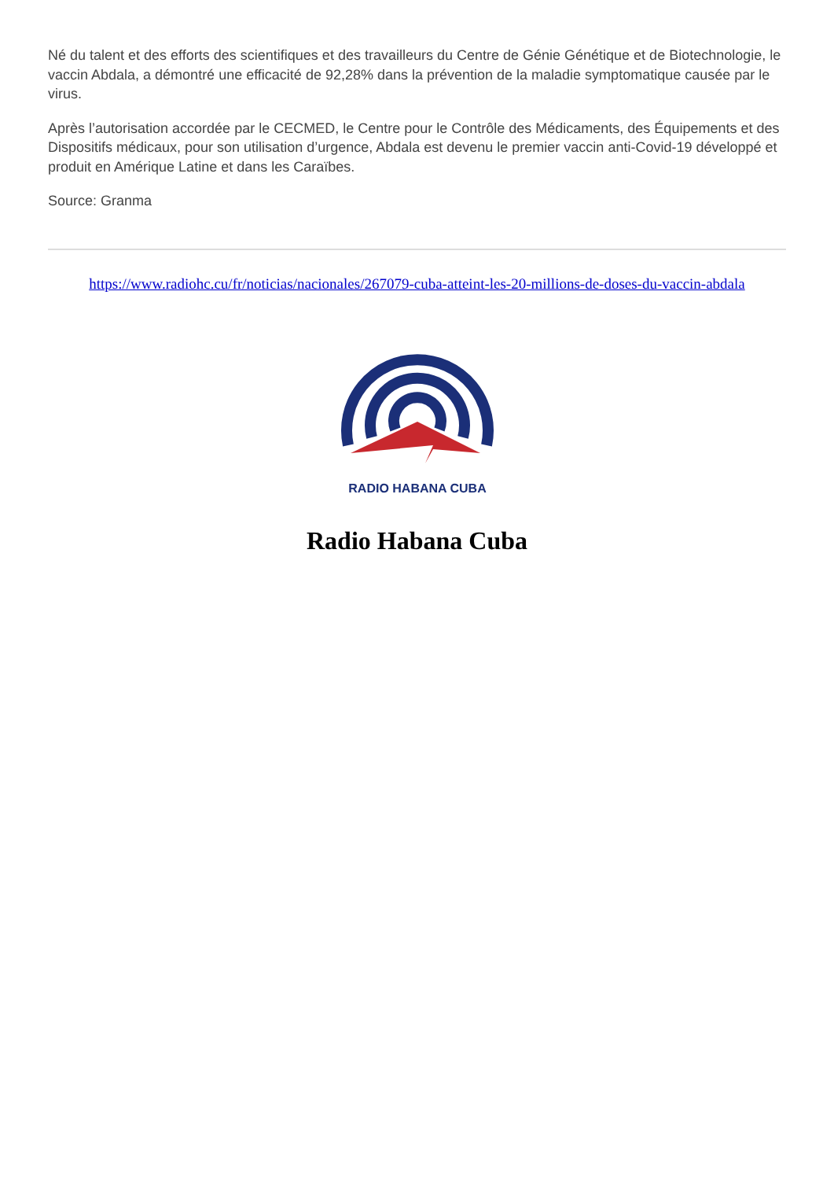Né du talent et des efforts des scientifiques et des travailleurs du Centre de Génie Génétique et de Biotechnologie, le vaccin Abdala, a démontré une efficacité de 92,28% dans la prévention de la maladie symptomatique causée par le virus.
Après l’autorisation accordée par le CECMED, le Centre pour le Contrôle des Médicaments, des Équipements et des Dispositifs médicaux, pour son utilisation d’urgence, Abdala est devenu le premier vaccin anti-Covid-19 développé et produit en Amérique Latine et dans les Caraïbes.
Source: Granma
https://www.radiohc.cu/fr/noticias/nacionales/267079-cuba-atteint-les-20-millions-de-doses-du-vaccin-abdala
RADIO HABANA CUBA
Radio Habana Cuba